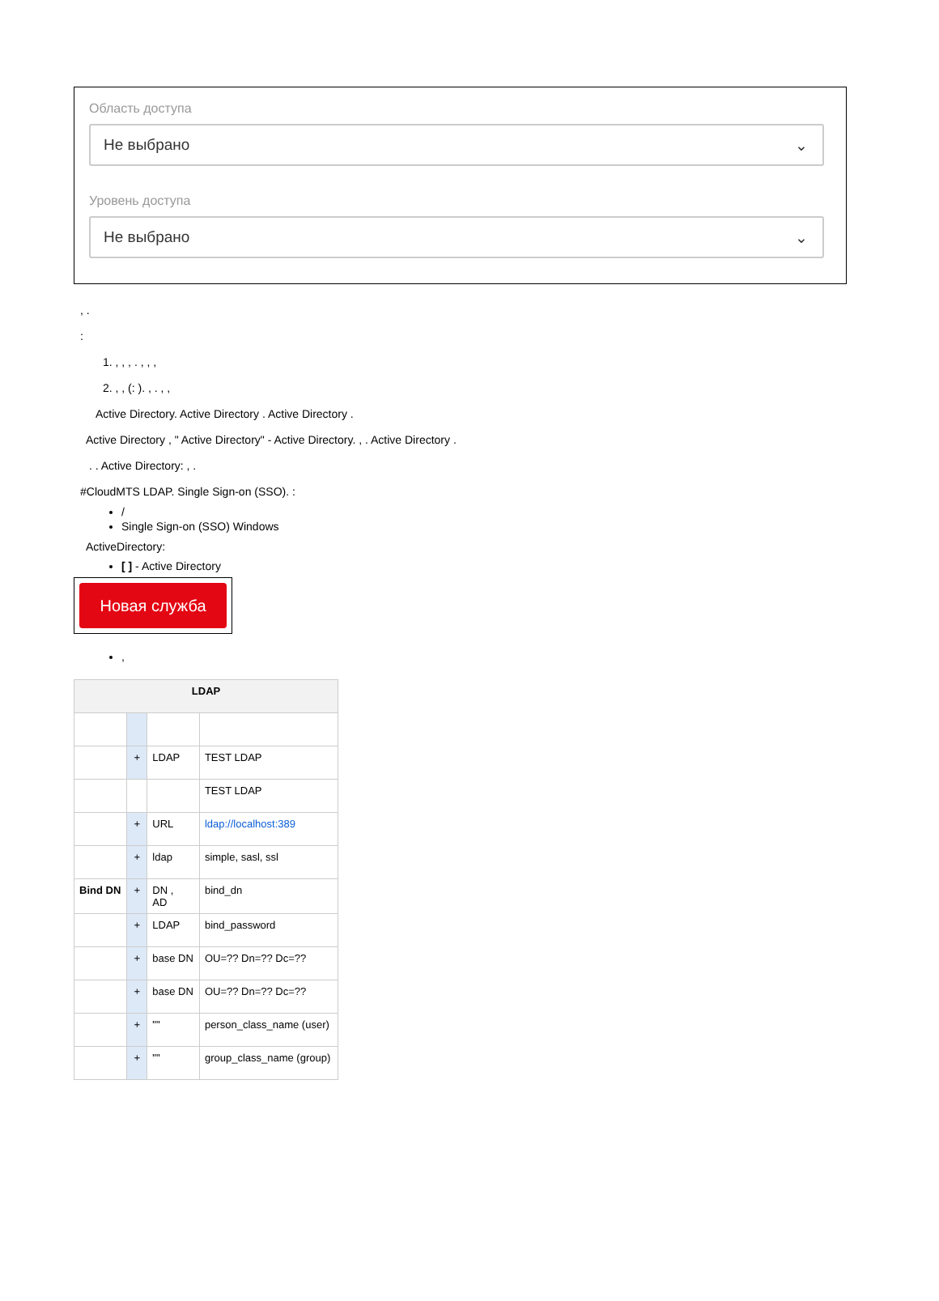Область доступа
Не выбрано ⌄
Уровень доступа
Не выбрано ⌄
, .
:
1. , , , . , , ,
2. , , (: ). , . , ,
Active Directory. Active Directory . Active Directory .
Active Directory , " Active Directory" - Active Directory. , . Active Directory .
. . Active Directory: , .
#CloudMTS LDAP. Single Sign-on (SSO). :
/
Single Sign-on (SSO) Windows
ActiveDirectory:
[ ] - Active Directory
Новая служба
,
| LDAP | | | |
| --- | --- | --- | --- |
| | + | LDAP | TEST LDAP |
| | | | TEST LDAP |
| | + | URL | ldap://localhost:389 |
| | + | ldap | simple, sasl, ssl |
| Bind DN | + | DN , AD | bind_dn |
| | + | LDAP | bind_password |
| | + | base DN | OU=?? Dn=?? Dc=?? |
| | + | base DN | OU=?? Dn=?? Dc=?? |
| | + | "" | person_class_name (user) |
| | + | "" | group_class_name (group) |